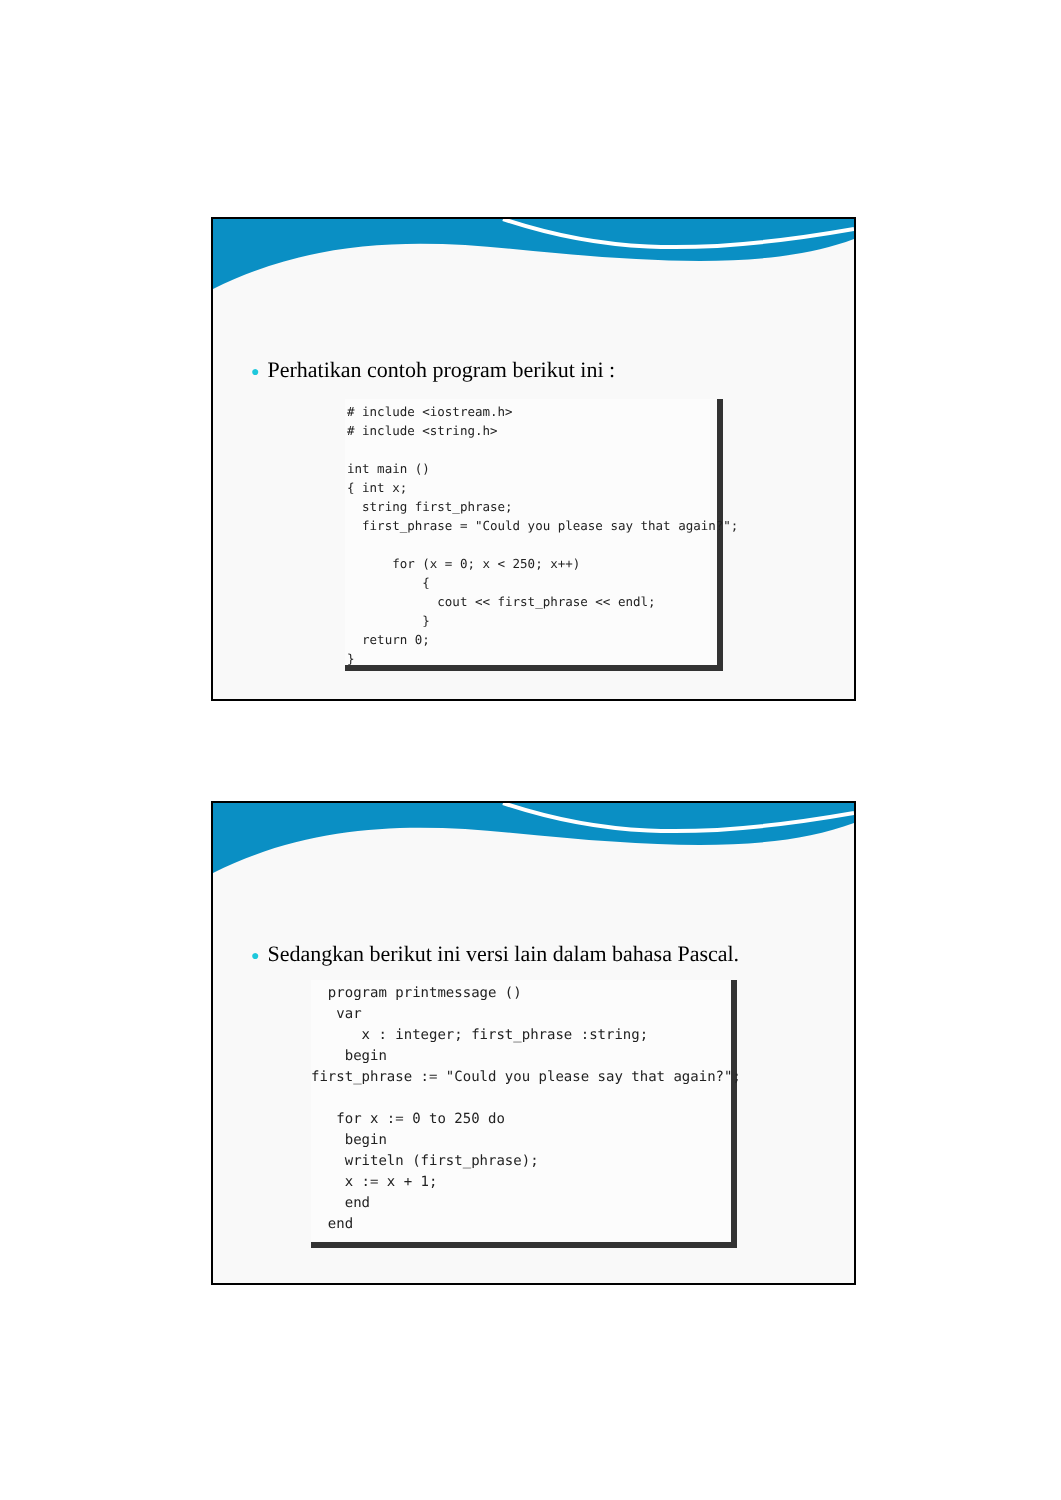● Perhatikan contoh program berikut ini :
# include <iostream.h>
# include <string.h>

int main ()
{ int x;
  string first_phrase;
  first_phrase = "Could you please say that again?";

      for (x = 0; x < 250; x++)
          {
            cout << first_phrase << endl;
          }
  return 0;
}
● Sedangkan berikut ini versi lain dalam bahasa Pascal.
  program printmessage ()
   var
      x : integer; first_phrase :string;
    begin
first_phrase := "Could you please say that again?";

   for x := 0 to 250 do
    begin
    writeln (first_phrase);
    x := x + 1;
    end
  end